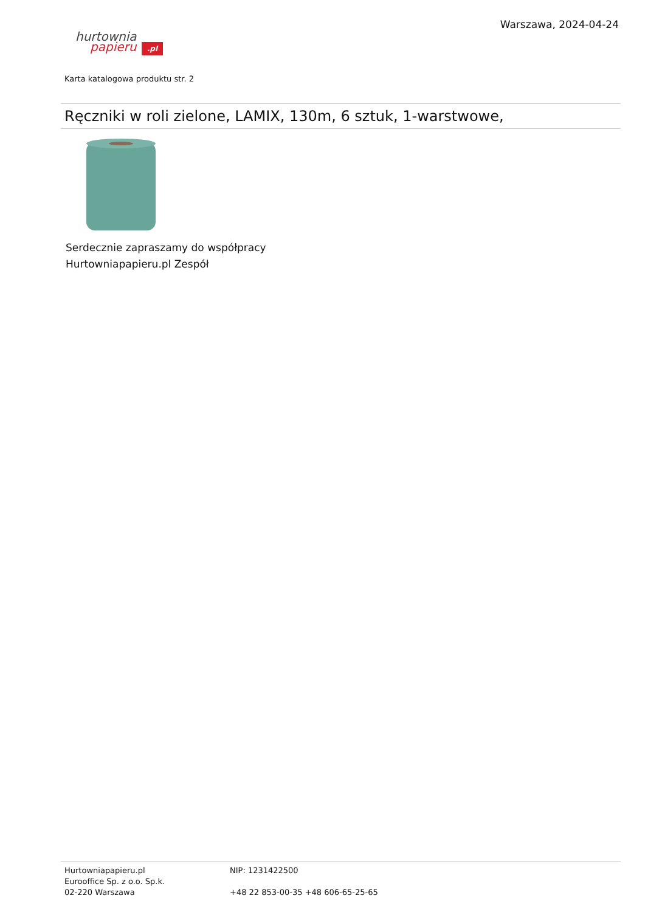hurtownia
papieru .pl
Warszawa, 2024-04-24
Karta katalogowa produktu str. 2
Ręczniki w roli zielone, LAMIX, 130m, 6 sztuk, 1-warstwowe,
Serdecznie zapraszamy do współpracy
Hurtowniapapieru.pl Zespół
Hurtowniapapieru.pl
Eurooffice Sp. z o.o. Sp.k.
02-220 Warszawa
NIP: 1231422500
+48 22 853-00-35 +48 606-65-25-65